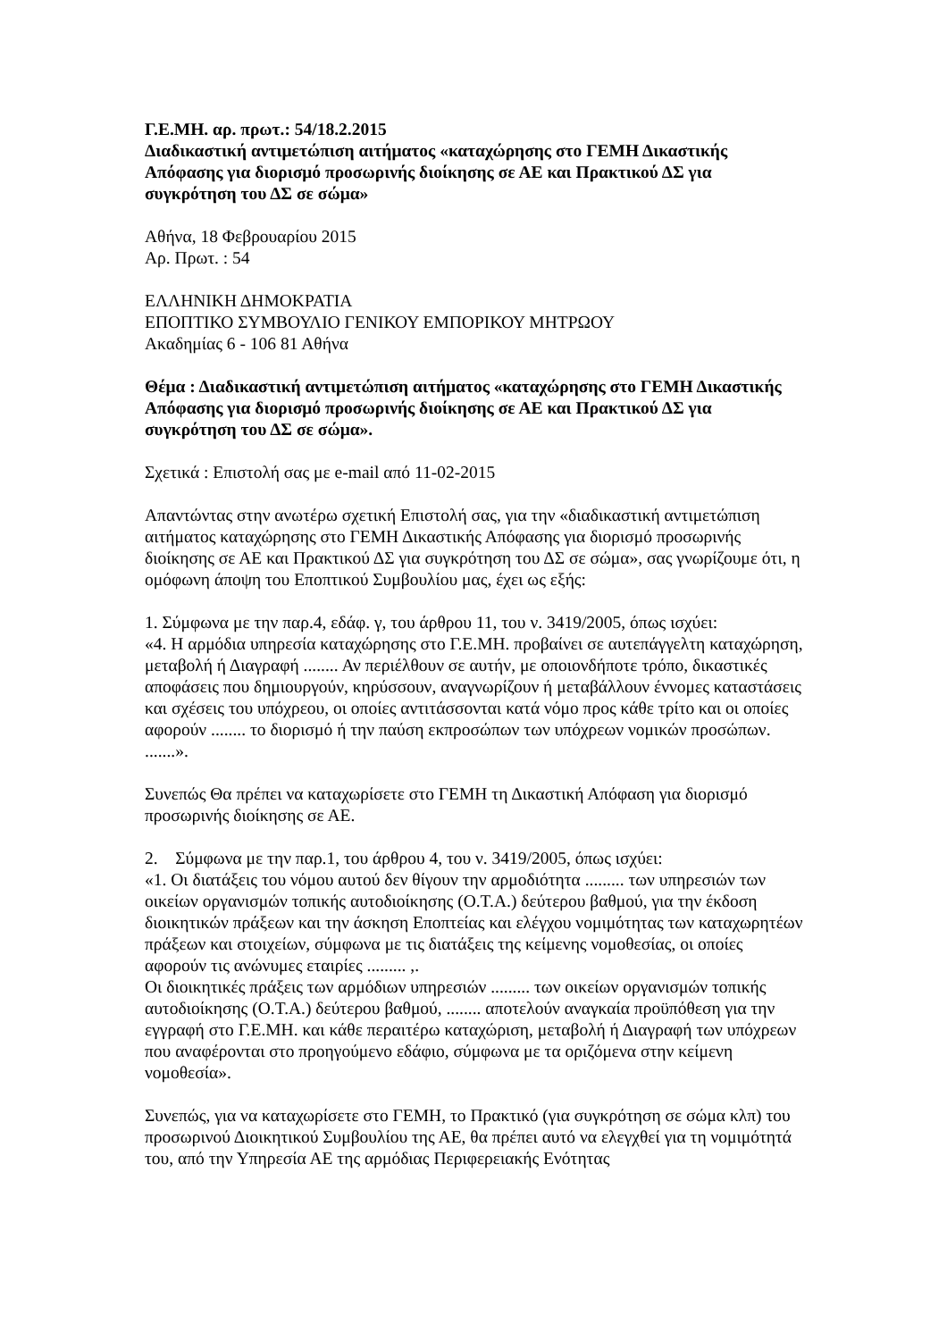Γ.Ε.ΜΗ. αρ. πρωτ.: 54/18.2.2015
Διαδικαστική αντιμετώπιση αιτήματος «καταχώρησης στο ΓΕΜΗ Δικαστικής Απόφασης για διορισμό προσωρινής διοίκησης σε ΑΕ και Πρακτικού ΔΣ για συγκρότηση του ΔΣ σε σώμα»
Αθήνα, 18 Φεβρουαρίου 2015
Αρ. Πρωτ. : 54
ΕΛΛΗΝΙΚΗ ΔΗΜΟΚΡΑΤΙΑ
ΕΠΟΠΤΙΚΟ ΣΥΜΒΟΥΛΙΟ ΓΕΝΙΚΟΥ ΕΜΠΟΡΙΚΟΥ ΜΗΤΡΩΟΥ
Ακαδημίας 6 - 106 81 Αθήνα
Θέμα : Διαδικαστική αντιμετώπιση αιτήματος «καταχώρησης στο ΓΕΜΗ Δικαστικής Απόφασης για διορισμό προσωρινής διοίκησης σε ΑΕ και Πρακτικού ΔΣ για συγκρότηση του ΔΣ σε σώμα».
Σχετικά : Επιστολή σας με e-mail από 11-02-2015
Απαντώντας στην ανωτέρω σχετική Επιστολή σας, για την «διαδικαστική αντιμετώπιση αιτήματος καταχώρησης στο ΓΕΜΗ Δικαστικής Απόφασης για διορισμό προσωρινής διοίκησης σε ΑΕ και Πρακτικού ΔΣ για συγκρότηση του ΔΣ σε σώμα», σας γνωρίζουμε ότι, η ομόφωνη άποψη του Εποπτικού Συμβουλίου μας, έχει ως εξής:
1. Σύμφωνα με την παρ.4, εδάφ. γ, του άρθρου 11, του ν. 3419/2005, όπως ισχύει:
«4. Η αρμόδια υπηρεσία καταχώρησης στο Γ.Ε.ΜΗ. προβαίνει σε αυτεπάγγελτη καταχώρηση, μεταβολή ή Διαγραφή ........ Αν περιέλθουν σε αυτήν, με οποιονδήποτε τρόπο, δικαστικές αποφάσεις που δημιουργούν, κηρύσσουν, αναγνωρίζουν ή μεταβάλλουν έννομες καταστάσεις και σχέσεις του υπόχρεου, οι οποίες αντιτάσσονται κατά νόμο προς κάθε τρίτο και οι οποίες αφορούν ........ το διορισμό ή την παύση εκπροσώπων των υπόχρεων νομικών προσώπων. .......».
Συνεπώς Θα πρέπει να καταχωρίσετε στο ΓΕΜΗ τη Δικαστική Απόφαση για διορισμό προσωρινής διοίκησης σε ΑΕ.
2. Σύμφωνα με την παρ.1, του άρθρου 4, του ν. 3419/2005, όπως ισχύει:
«1. Οι διατάξεις του νόμου αυτού δεν θίγουν την αρμοδιότητα ......... των υπηρεσιών των οικείων οργανισμών τοπικής αυτοδιοίκησης (Ο.Τ.Α.) δεύτερου βαθμού, για την έκδοση διοικητικών πράξεων και την άσκηση Εποπτείας και ελέγχου νομιμότητας των καταχωρητέων πράξεων και στοιχείων, σύμφωνα με τις διατάξεις της κείμενης νομοθεσίας, οι οποίες αφορούν τις ανώνυμες εταιρίες ......... ,.
Οι διοικητικές πράξεις των αρμόδιων υπηρεσιών ......... των οικείων οργανισμών τοπικής αυτοδιοίκησης (Ο.Τ.Α.) δεύτερου βαθμού, ........ αποτελούν αναγκαία προϋπόθεση για την εγγραφή στο Γ.Ε.ΜΗ. και κάθε περαιτέρω καταχώριση, μεταβολή ή Διαγραφή των υπόχρεων που αναφέρονται στο προηγούμενο εδάφιο, σύμφωνα με τα οριζόμενα στην κείμενη νομοθεσία».
Συνεπώς, για να καταχωρίσετε στο ΓΕΜΗ, το Πρακτικό (για συγκρότηση σε σώμα κλπ) του προσωρινού Διοικητικού Συμβουλίου της ΑΕ, θα πρέπει αυτό να ελεγχθεί για τη νομιμότητά του, από την Υπηρεσία ΑΕ της αρμόδιας Περιφερειακής Ενότητας